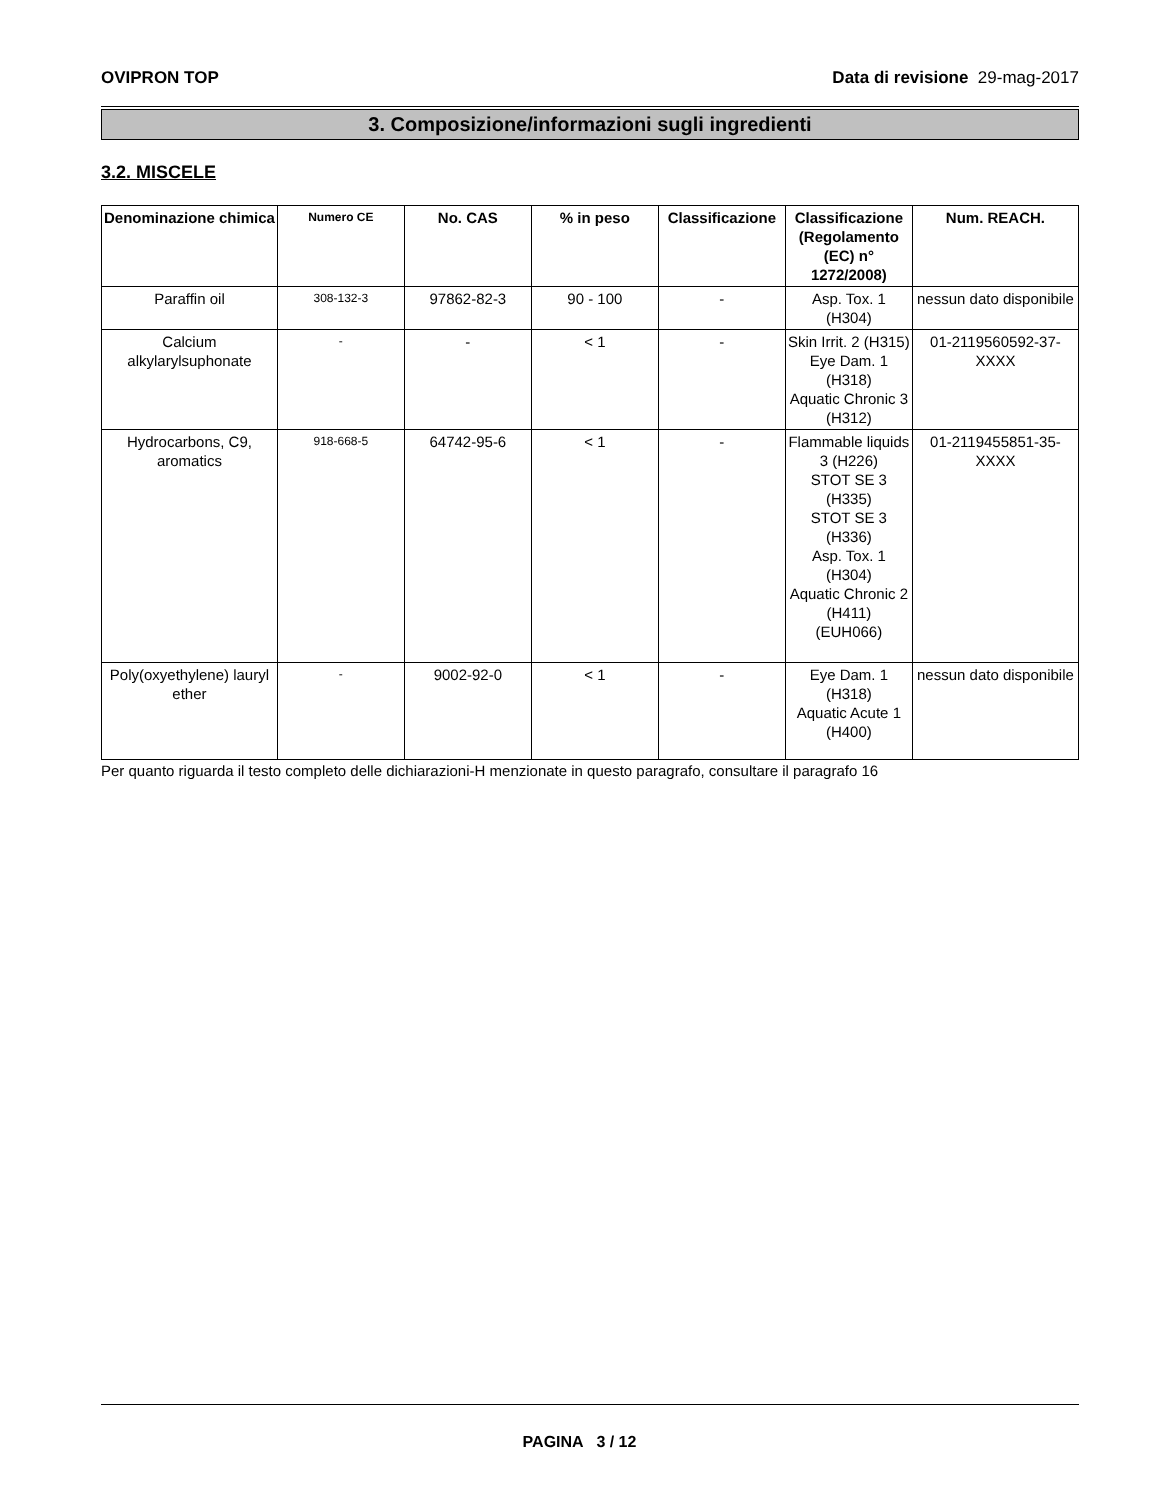OVIPRON TOP Data di revisione 29-mag-2017
3. Composizione/informazioni sugli ingredienti
3.2. MISCELE
| Denominazione chimica | Numero CE | No. CAS | % in peso | Classificazione | Classificazione (Regolamento (EC) n° 1272/2008) | Num. REACH. |
| --- | --- | --- | --- | --- | --- | --- |
| Paraffin oil | 308-132-3 | 97862-82-3 | 90 - 100 | - | Asp. Tox. 1 (H304) | nessun dato disponibile |
| Calcium alkylarylsuphonate | - | - | < 1 | - | Skin Irrit. 2 (H315) Eye Dam. 1 (H318) Aquatic Chronic 3 (H312) | 01-2119560592-37-XXXX |
| Hydrocarbons, C9, aromatics | 918-668-5 | 64742-95-6 | < 1 | - | Flammable liquids 3 (H226) STOT SE 3 (H335) STOT SE 3 (H336) Asp. Tox. 1 (H304) Aquatic Chronic 2 (H411) (EUH066) | 01-2119455851-35-XXXX |
| Poly(oxyethylene) lauryl ether | - | 9002-92-0 | < 1 | - | Eye Dam. 1 (H318) Aquatic Acute 1 (H400) | nessun dato disponibile |
Per quanto riguarda il testo completo delle dichiarazioni-H menzionate in questo paragrafo, consultare il paragrafo 16
PAGINA 3 / 12